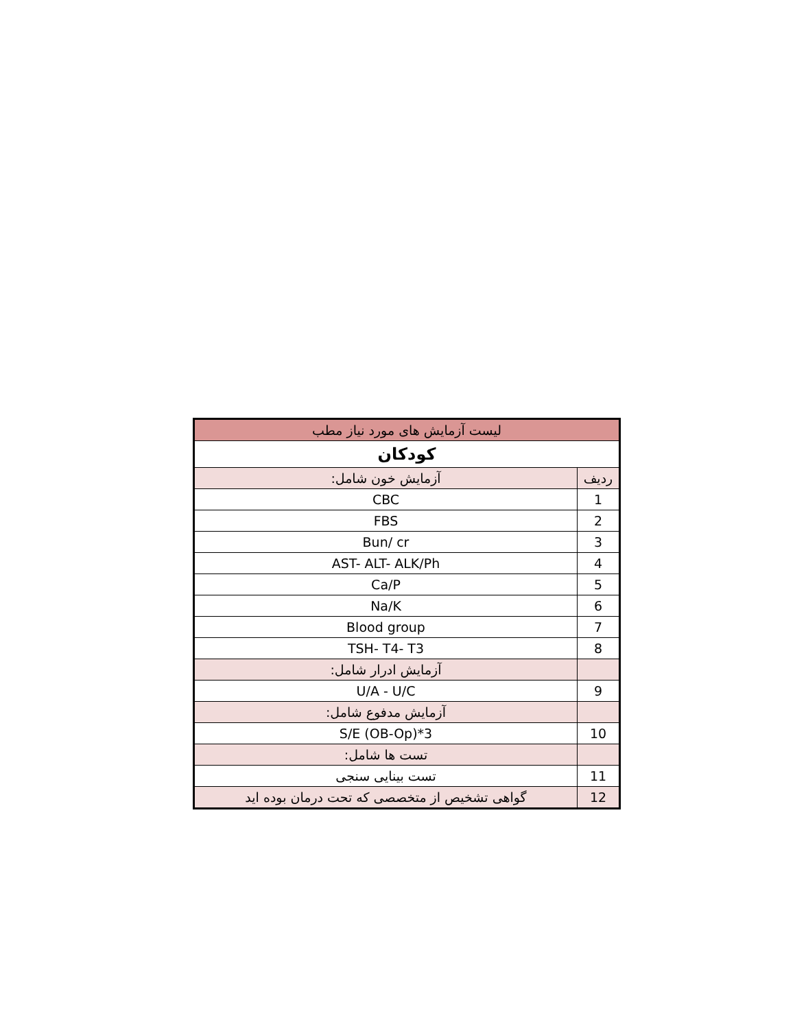| لیست آزمایش های مورد نیاز مطب | |
| --- | --- |
| کودکان | |
| ردیف | آزمایش خون شامل: |
| 1 | CBC |
| 2 | FBS |
| 3 | Bun/ cr |
| 4 | AST- ALT- ALK/Ph |
| 5 | Ca/P |
| 6 | Na/K |
| 7 | Blood group |
| 8 | TSH- T4- T3 |
| | آزمایش ادرار شامل: |
| 9 | U/A - U/C |
| | آزمایش مدفوع شامل: |
| 10 | S/E (OB-Op)*3 |
| | تست ها شامل: |
| 11 | تست بینایی سنجی |
| 12 | گواهی تشخیص از متخصصی که تحت درمان بوده اید |